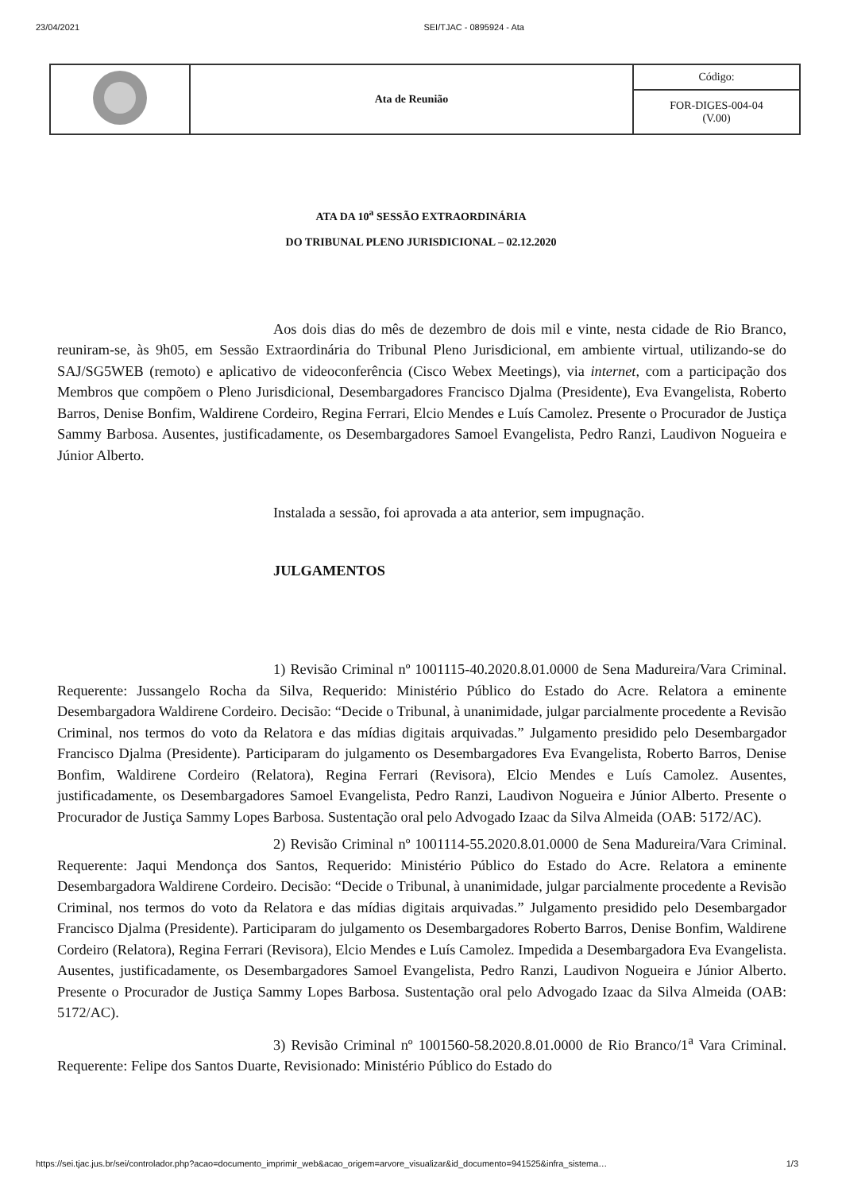23/04/2021 SEI/TJAC - 0895924 - Ata
| | Ata de Reunião | Código: |
| | | FOR-DIGES-004-04 (V.00) |
ATA DA 10<sup>a</sup> SESSÃO EXTRAORDINÁRIA
DO TRIBUNAL PLENO JURISDICIONAL – 02.12.2020
Aos dois dias do mês de dezembro de dois mil e vinte, nesta cidade de Rio Branco, reuniram-se, às 9h05, em Sessão Extraordinária do Tribunal Pleno Jurisdicional, em ambiente virtual, utilizando-se do SAJ/SG5WEB (remoto) e aplicativo de videoconferência (Cisco Webex Meetings), via internet, com a participação dos Membros que compõem o Pleno Jurisdicional, Desembargadores Francisco Djalma (Presidente), Eva Evangelista, Roberto Barros, Denise Bonfim, Waldirene Cordeiro, Regina Ferrari, Elcio Mendes e Luís Camolez. Presente o Procurador de Justiça Sammy Barbosa. Ausentes, justificadamente, os Desembargadores Samoel Evangelista, Pedro Ranzi, Laudivon Nogueira e Júnior Alberto.
Instalada a sessão, foi aprovada a ata anterior, sem impugnação.
JULGAMENTOS
1) Revisão Criminal nº 1001115-40.2020.8.01.0000 de Sena Madureira/Vara Criminal. Requerente: Jussangelo Rocha da Silva, Requerido: Ministério Público do Estado do Acre. Relatora a eminente Desembargadora Waldirene Cordeiro. Decisão: “Decide o Tribunal, à unanimidade, julgar parcialmente procedente a Revisão Criminal, nos termos do voto da Relatora e das mídias digitais arquivadas.” Julgamento presidido pelo Desembargador Francisco Djalma (Presidente). Participaram do julgamento os Desembargadores Eva Evangelista, Roberto Barros, Denise Bonfim, Waldirene Cordeiro (Relatora), Regina Ferrari (Revisora), Elcio Mendes e Luís Camolez. Ausentes, justificadamente, os Desembargadores Samoel Evangelista, Pedro Ranzi, Laudivon Nogueira e Júnior Alberto. Presente o Procurador de Justiça Sammy Lopes Barbosa. Sustentação oral pelo Advogado Izaac da Silva Almeida (OAB: 5172/AC).
2) Revisão Criminal nº 1001114-55.2020.8.01.0000 de Sena Madureira/Vara Criminal. Requerente: Jaqui Mendonça dos Santos, Requerido: Ministério Público do Estado do Acre. Relatora a eminente Desembargadora Waldirene Cordeiro. Decisão: “Decide o Tribunal, à unanimidade, julgar parcialmente procedente a Revisão Criminal, nos termos do voto da Relatora e das mídias digitais arquivadas.” Julgamento presidido pelo Desembargador Francisco Djalma (Presidente). Participaram do julgamento os Desembargadores Roberto Barros, Denise Bonfim, Waldirene Cordeiro (Relatora), Regina Ferrari (Revisora), Elcio Mendes e Luís Camolez. Impedida a Desembargadora Eva Evangelista. Ausentes, justificadamente, os Desembargadores Samoel Evangelista, Pedro Ranzi, Laudivon Nogueira e Júnior Alberto. Presente o Procurador de Justiça Sammy Lopes Barbosa. Sustentação oral pelo Advogado Izaac da Silva Almeida (OAB: 5172/AC).
3) Revisão Criminal nº 1001560-58.2020.8.01.0000 de Rio Branco/1<sup>a</sup> Vara Criminal. Requerente: Felipe dos Santos Duarte, Revisionado: Ministério Público do Estado do
https://sei.tjac.jus.br/sei/controlador.php?acao=documento_imprimir_web&acao_origem=arvore_visualizar&id_documento=941525&infra_sistema… 1/3